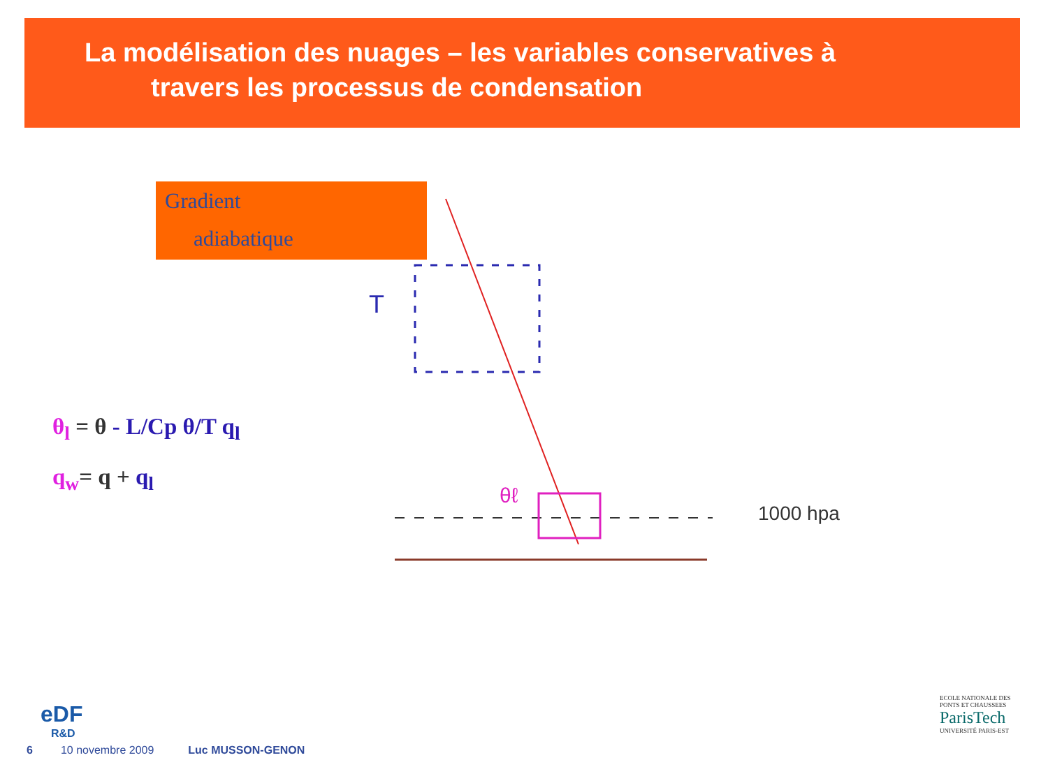La modélisation des nuages – les variables conservatives à
travers les processus de condensation
Gradient
adiabatique
T
θℓ
1000 hpa
θ<sub>l</sub> = θ - L/Cp θ/T q<sub>l</sub>
q<sub>w</sub>= q + q<sub>l</sub>
eDF
R&D
6 10 novembre 2009 Luc MUSSON-GENON
ECOLE NATIONALE DES PONTS ET CHAUSSEES
ParisTech
UNIVERSITÉ PARIS-EST